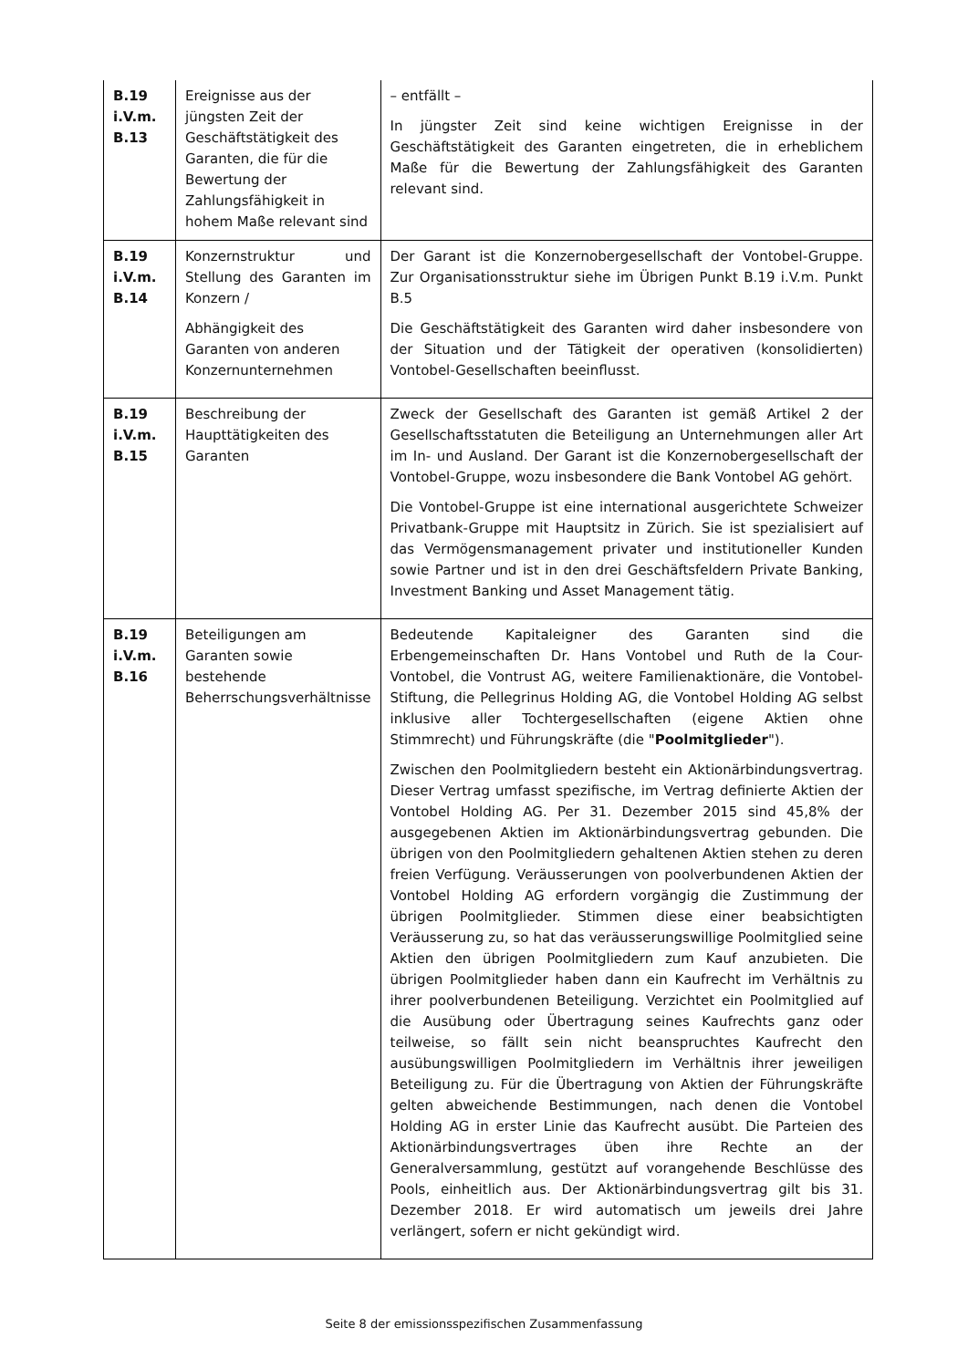| B.19 i.V.m. B.13 | Ereignisse aus der jüngsten Zeit der Geschäftstätigkeit des Garanten, die für die Bewertung der Zahlungsfähigkeit in hohem Maße relevant sind | – entfällt – In jüngster Zeit sind keine wichtigen Ereignisse in der Geschäftstätigkeit des Garanten eingetreten, die in erheblichem Maße für die Bewertung der Zahlungsfähigkeit des Garanten relevant sind. |
| B.19 i.V.m. B.14 | Konzernstruktur und Stellung des Garanten im Konzern / Abhängigkeit des Garanten von anderen Konzernunternehmen | Der Garant ist die Konzernobergesellschaft der Vontobel-Gruppe. Zur Organisationsstruktur siehe im Übrigen Punkt B.19 i.V.m. Punkt B.5 Die Geschäftstätigkeit des Garanten wird daher insbesondere von der Situation und der Tätigkeit der operativen (konsolidierten) Vontobel-Gesellschaften beeinflusst. |
| B.19 i.V.m. B.15 | Beschreibung der Haupttätigkeiten des Garanten | Zweck der Gesellschaft des Garanten ist gemäß Artikel 2 der Gesellschaftsstatuten die Beteiligung an Unternehmungen aller Art im In- und Ausland. Der Garant ist die Konzernobergesellschaft der Vontobel-Gruppe, wozu insbesondere die Bank Vontobel AG gehört. Die Vontobel-Gruppe ist eine international ausgerichtete Schweizer Privatbank-Gruppe mit Hauptsitz in Zürich. Sie ist spezialisiert auf das Vermögensmanagement privater und institutioneller Kunden sowie Partner und ist in den drei Geschäftsfeldern Private Banking, Investment Banking und Asset Management tätig. |
| B.19 i.V.m. B.16 | Beteiligungen am Garanten sowie bestehende Beherrschungsverhältnisse | Bedeutende Kapitaleigner des Garanten sind die Erbengemeinschaften Dr. Hans Vontobel und Ruth de la Cour-Vontobel, die Vontrust AG, weitere Familienaktionäre, die Vontobel-Stiftung, die Pellegrinus Holding AG, die Vontobel Holding AG selbst inklusive aller Tochtergesellschaften (eigene Aktien ohne Stimmrecht) und Führungskräfte (die " Poolmitglieder "). Zwischen den Poolmitgliedern besteht ein Aktionärbindungsvertrag. Dieser Vertrag umfasst spezifische, im Vertrag definierte Aktien der Vontobel Holding AG. Per 31. Dezember 2015 sind 45,8% der ausgegebenen Aktien im Aktionärbindungsvertrag gebunden. Die übrigen von den Poolmitgliedern gehaltenen Aktien stehen zu deren freien Verfügung. Veräusserungen von poolverbundenen Aktien der Vontobel Holding AG erfordern vorgängig die Zustimmung der übrigen Poolmitglieder. Stimmen diese einer beabsichtigten Veräusserung zu, so hat das veräusserungswillige Poolmitglied seine Aktien den übrigen Poolmitgliedern zum Kauf anzubieten. Die übrigen Poolmitglieder haben dann ein Kaufrecht im Verhältnis zu ihrer poolverbundenen Beteiligung. Verzichtet ein Poolmitglied auf die Ausübung oder Übertragung seines Kaufrechts ganz oder teilweise, so fällt sein nicht beanspruchtes Kaufrecht den ausübungswilligen Poolmitgliedern im Verhältnis ihrer jeweiligen Beteiligung zu. Für die Übertragung von Aktien der Führungskräfte gelten abweichende Bestimmungen, nach denen die Vontobel Holding AG in erster Linie das Kaufrecht ausübt. Die Parteien des Aktionärbindungsvertrages üben ihre Rechte an der Generalversammlung, gestützt auf vorangehende Beschlüsse des Pools, einheitlich aus. Der Aktionärbindungsvertrag gilt bis 31. Dezember 2018. Er wird automatisch um jeweils drei Jahre verlängert, sofern er nicht gekündigt wird. |
Seite 8 der emissionsspezifischen Zusammenfassung